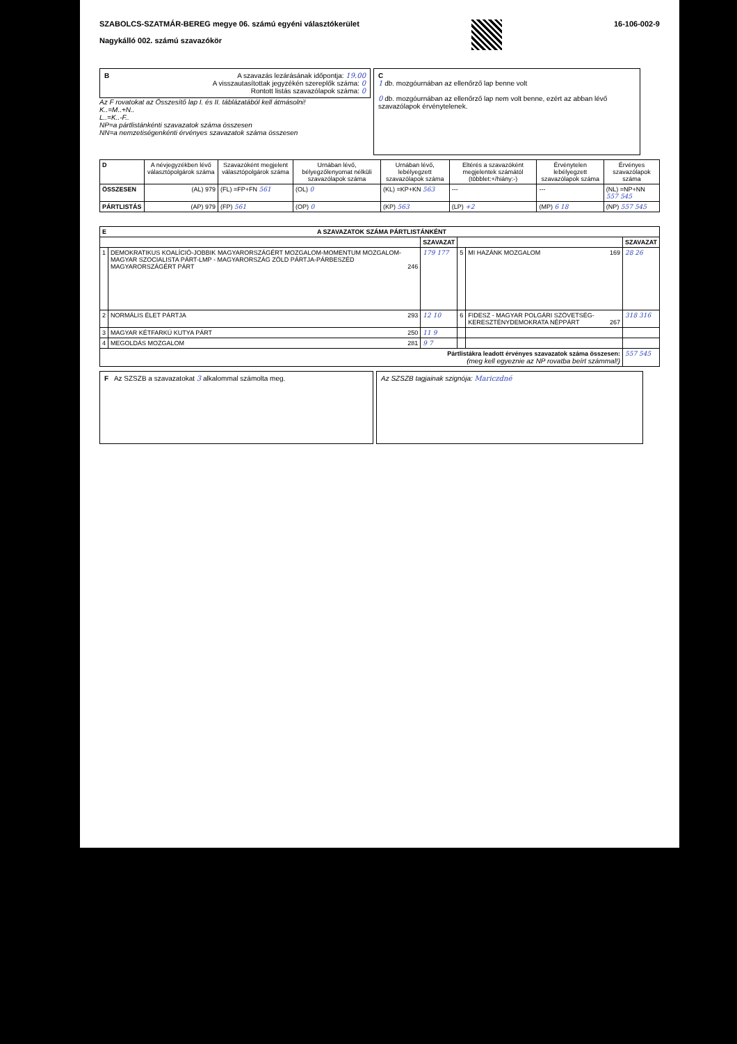SZABOLCS-SZATMÁR-BEREG megye 06. számú egyéni választókerület
Nagykálló 002. számú szavazókör
16-106-002-9
BA szavazás lezárásának időpontja: 19.00
A visszautasítottak jegyzékén szereplők száma: 0
Rontott listás szavazólapok száma: 0
Az F rovatokat az Összesítő lap I. és II. táblázatából kell átmásolni!
K..=M..+N..
L..=K..-F..
NP=a pártlistánkénti szavazatok száma összesen
NN=a nemzetiségenkénti érvényes szavazatok száma összesen
C
1 db. mozgóurnában az ellenőrző lap benne volt
0 db. mozgóurnában az ellenőrző lap nem volt benne, ezért az abban lévő szavazólapok érvénytelenek.
| D | A névjegyzékben lévő választópolgárok száma | Szavazóként megjelent választópolgárok száma | Urnában lévő, bélyegzőlenyomat nélküli szavazólapok száma | Urnában lévő, lebélyegzett szavazólapok száma | Eltérés a szavazóként megjelentek számától (többlet:+/hiány:-) | Érvénytelen lebélyegzett szavazólapok száma | Érvényes szavazólapok száma |
| --- | --- | --- | --- | --- | --- | --- | --- |
| ÖSSZESEN | (AL) 979 | (FL) =FP+FN 561 | (OL) 0 | (KL) =KP+KN 563 | --- | --- | (NL) =NP+NN 557 545 |
| PÁRTLISTÁS | (AP) 979 | (FP) 561 | (OP) 0 | (KP) 563 | (LP) +2 | (MP) 6 18 | (NP) 557 545 |
| E A SZAVAZATOK SZÁMA PÁRTLISTÁNKÉNT | | | | | |
| --- | --- | --- | --- | --- | --- |
| | | SZAVAZAT | | | SZAVAZAT |
| 1 | DEMOKRATIKUS KOALÍCIÓ-JOBBIK MAGYARORSZÁGÉRT MOZGALOM-MOMENTUM MOZGALOM-MAGYAR SZOCIALISTA PÁRT-LMP - MAGYARORSZÁG ZÖLD PÁRTJA-PÁRBESZÉD MAGYARORSZÁGÉRT PÁRT 246 | 179 177 | 5 | MI HAZÁNK MOZGALOM 169 | 28 26 |
| 2 | NORMÁLIS ÉLET PÁRTJA 293 | 12 10 | 6 | FIDESZ - MAGYAR POLGÁRI SZÖVETSÉG-KERESZTÉNYDEMOKRATA NÉPPÁRT 267 | 318 316 |
| 3 | MAGYAR KÉTFARKÚ KUTYA PÁRT 250 | 11 9 | | | |
| 4 | MEGOLDÁS MOZGALOM 281 | 9 7 | | | |
| Pártlistákra leadott érvényes szavazatok száma összesen: (meg kell egyeznie az NP rovatba beírt számmal!) | | | | | 557 545 |
F Az SZSZB a szavazatokat 3 alkalommal számolta meg.
Az SZSZB tagjainak szignója: Mariczdné